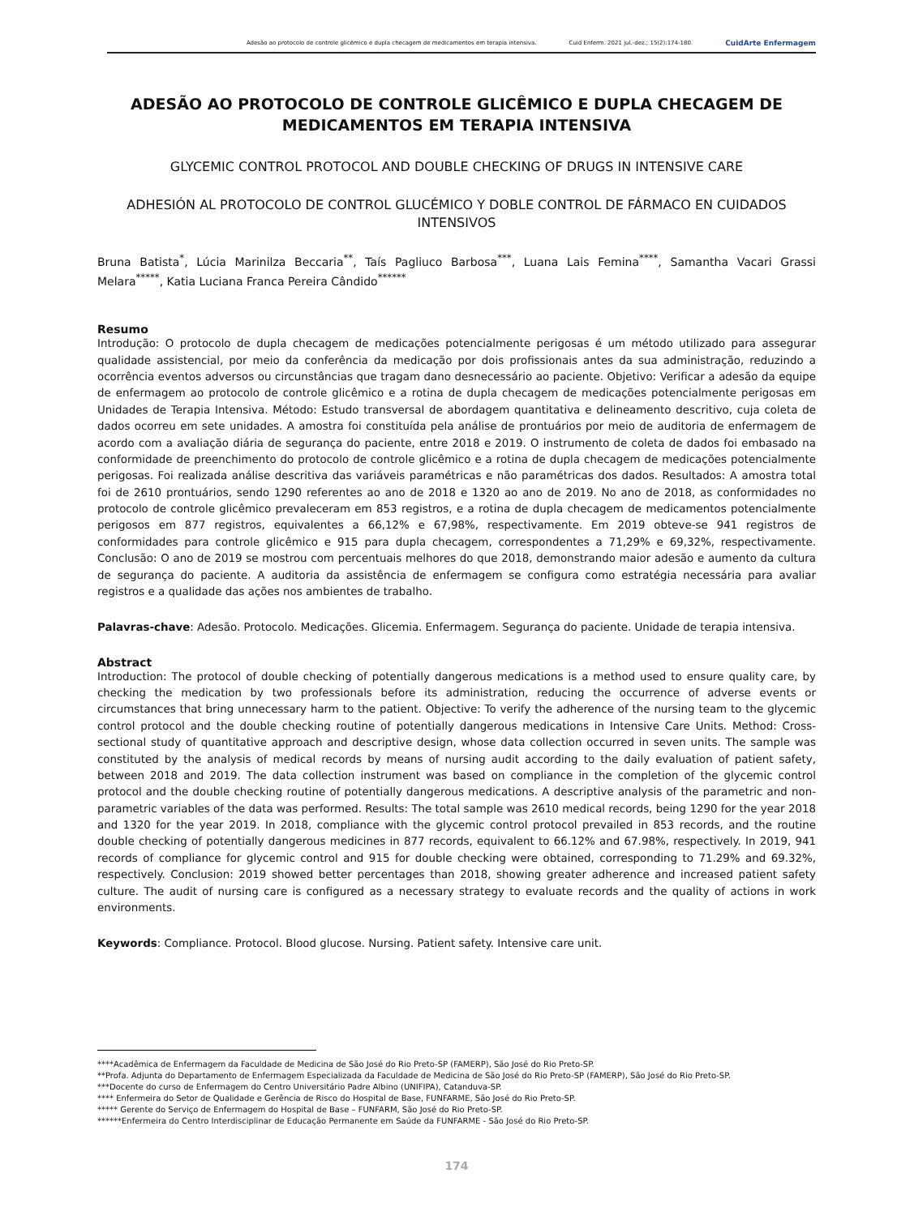Adesão ao protocolo de controle glicêmico e dupla checagem de medicamentos em terapia intensiva. Cuid Enferm. 2021 jul.-dez.; 15(2):174-180. CuidArte Enfermagem
ADESÃO AO PROTOCOLO DE CONTROLE GLICÊMICO E DUPLA CHECAGEM DE MEDICAMENTOS EM TERAPIA INTENSIVA
GLYCEMIC CONTROL PROTOCOL AND DOUBLE CHECKING OF DRUGS IN INTENSIVE CARE
ADHESIÓN AL PROTOCOLO DE CONTROL GLUCÉMICO Y DOBLE CONTROL DE FÁRMACO EN CUIDADOS INTENSIVOS
Bruna Batista<sup>*</sup>, Lúcia Marinilza Beccaria<sup>**</sup>, Taís Pagliuco Barbosa<sup>***</sup>, Luana Lais Femina<sup>****</sup>, Samantha Vacari Grassi Melara<sup>*****</sup>, Katia Luciana Franca Pereira Cândido<sup>******</sup>
Resumo
Introdução: O protocolo de dupla checagem de medicações potencialmente perigosas é um método utilizado para assegurar qualidade assistencial, por meio da conferência da medicação por dois profissionais antes da sua administração, reduzindo a ocorrência eventos adversos ou circunstâncias que tragam dano desnecessário ao paciente. Objetivo: Verificar a adesão da equipe de enfermagem ao protocolo de controle glicêmico e a rotina de dupla checagem de medicações potencialmente perigosas em Unidades de Terapia Intensiva. Método: Estudo transversal de abordagem quantitativa e delineamento descritivo, cuja coleta de dados ocorreu em sete unidades. A amostra foi constituída pela análise de prontuários por meio de auditoria de enfermagem de acordo com a avaliação diária de segurança do paciente, entre 2018 e 2019. O instrumento de coleta de dados foi embasado na conformidade de preenchimento do protocolo de controle glicêmico e a rotina de dupla checagem de medicações potencialmente perigosas. Foi realizada análise descritiva das variáveis paramétricas e não paramétricas dos dados. Resultados: A amostra total foi de 2610 prontuários, sendo 1290 referentes ao ano de 2018 e 1320 ao ano de 2019. No ano de 2018, as conformidades no protocolo de controle glicêmico prevaleceram em 853 registros, e a rotina de dupla checagem de medicamentos potencialmente perigosos em 877 registros, equivalentes a 66,12% e 67,98%, respectivamente. Em 2019 obteve-se 941 registros de conformidades para controle glicêmico e 915 para dupla checagem, correspondentes a 71,29% e 69,32%, respectivamente. Conclusão: O ano de 2019 se mostrou com percentuais melhores do que 2018, demonstrando maior adesão e aumento da cultura de segurança do paciente. A auditoria da assistência de enfermagem se configura como estratégia necessária para avaliar registros e a qualidade das ações nos ambientes de trabalho.
Palavras-chave: Adesão. Protocolo. Medicações. Glicemia. Enfermagem. Segurança do paciente. Unidade de terapia intensiva.
Abstract
Introduction: The protocol of double checking of potentially dangerous medications is a method used to ensure quality care, by checking the medication by two professionals before its administration, reducing the occurrence of adverse events or circumstances that bring unnecessary harm to the patient. Objective: To verify the adherence of the nursing team to the glycemic control protocol and the double checking routine of potentially dangerous medications in Intensive Care Units. Method: Cross-sectional study of quantitative approach and descriptive design, whose data collection occurred in seven units. The sample was constituted by the analysis of medical records by means of nursing audit according to the daily evaluation of patient safety, between 2018 and 2019. The data collection instrument was based on compliance in the completion of the glycemic control protocol and the double checking routine of potentially dangerous medications. A descriptive analysis of the parametric and non-parametric variables of the data was performed. Results: The total sample was 2610 medical records, being 1290 for the year 2018 and 1320 for the year 2019. In 2018, compliance with the glycemic control protocol prevailed in 853 records, and the routine double checking of potentially dangerous medicines in 877 records, equivalent to 66.12% and 67.98%, respectively. In 2019, 941 records of compliance for glycemic control and 915 for double checking were obtained, corresponding to 71.29% and 69.32%, respectively. Conclusion: 2019 showed better percentages than 2018, showing greater adherence and increased patient safety culture. The audit of nursing care is configured as a necessary strategy to evaluate records and the quality of actions in work environments.
Keywords: Compliance. Protocol. Blood glucose. Nursing. Patient safety. Intensive care unit.
****Acadêmica de Enfermagem da Faculdade de Medicina de São José do Rio Preto-SP (FAMERP), São José do Rio Preto-SP.
**Profa. Adjunta do Departamento de Enfermagem Especializada da Faculdade de Medicina de São José do Rio Preto-SP (FAMERP), São José do Rio Preto-SP.
***Docente do curso de Enfermagem do Centro Universitário Padre Albino (UNIFIPA), Catanduva-SP.
**** Enfermeira do Setor de Qualidade e Gerência de Risco do Hospital de Base, FUNFARME, São José do Rio Preto-SP.
***** Gerente do Serviço de Enfermagem do Hospital de Base – FUNFARM, São José do Rio Preto-SP.
******Enfermeira do Centro Interdisciplinar de Educação Permanente em Saúde da FUNFARME - São José do Rio Preto-SP.
174